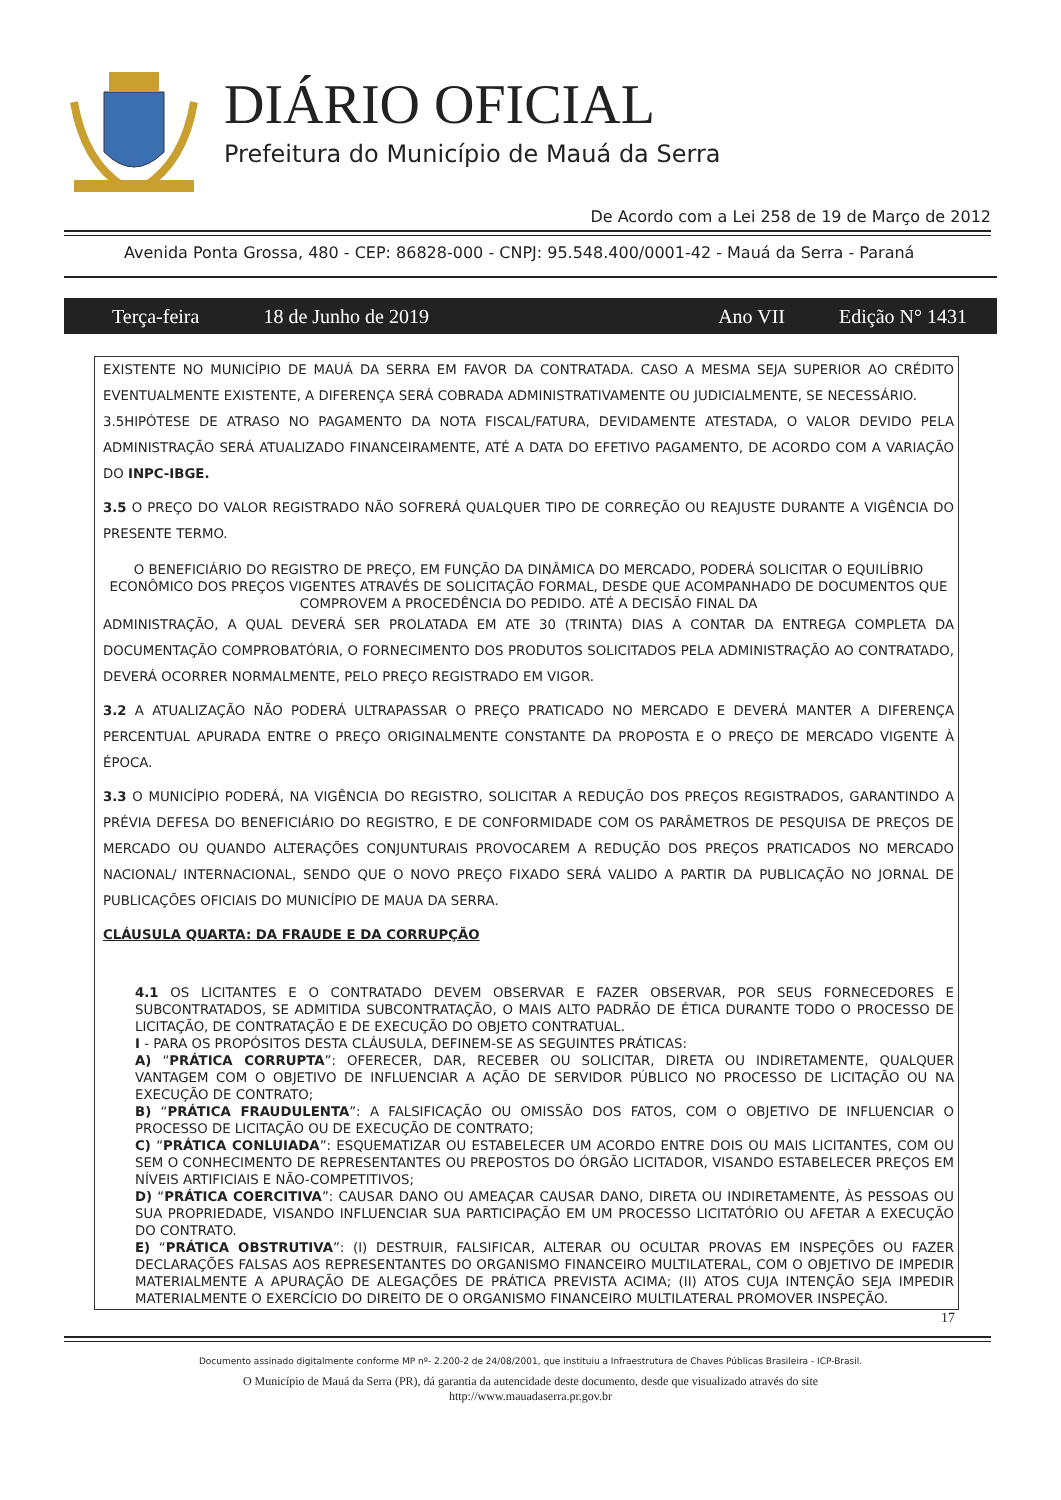DIÁRIO OFICIAL
Prefeitura do Município de Mauá da Serra
De Acordo com a Lei 258 de 19 de Março de 2012
Avenida Ponta Grossa, 480 - CEP: 86828-000 - CNPJ: 95.548.400/0001-42 - Mauá da Serra - Paraná
Terça-feira 18 de Junho de 2019 Ano VII Edição N° 1431
EXISTENTE NO MUNICÍPIO DE MAUÁ DA SERRA EM FAVOR DA CONTRATADA. CASO A MESMA SEJA SUPERIOR AO CRÉDITO EVENTUALMENTE EXISTENTE, A DIFERENÇA SERÁ COBRADA ADMINISTRATIVAMENTE OU JUDICIALMENTE, SE NECESSÁRIO.
3.5HIPÓTESE DE ATRASO NO PAGAMENTO DA NOTA FISCAL/FATURA, DEVIDAMENTE ATESTADA, O VALOR DEVIDO PELA ADMINISTRAÇÃO SERÁ ATUALIZADO FINANCEIRAMENTE, ATÉ A DATA DO EFETIVO PAGAMENTO, DE ACORDO COM A VARIAÇÃO DO INPC-IBGE.
3.5 O PREÇO DO VALOR REGISTRADO NÃO SOFRERÁ QUALQUER TIPO DE CORREÇÃO OU REAJUSTE DURANTE A VIGÊNCIA DO PRESENTE TERMO.
O BENEFICIÁRIO DO REGISTRO DE PREÇO, EM FUNÇÃO DA DINÂMICA DO MERCADO, PODERÁ SOLICITAR O EQUILÍBRIO ECONÔMICO DOS PREÇOS VIGENTES ATRAVÉS DE SOLICITAÇÃO FORMAL, DESDE QUE ACOMPANHADO DE DOCUMENTOS QUE COMPROVEM A PROCEDÊNCIA DO PEDIDO. ATÉ A DECISÃO FINAL DA
ADMINISTRAÇÃO, A QUAL DEVERÁ SER PROLATADA EM ATE 30 (TRINTA) DIAS A CONTAR DA ENTREGA COMPLETA DA DOCUMENTAÇÃO COMPROBATÓRIA, O FORNECIMENTO DOS PRODUTOS SOLICITADOS PELA ADMINISTRAÇÃO AO CONTRATADO, DEVERÁ OCORRER NORMALMENTE, PELO PREÇO REGISTRADO EM VIGOR.
3.2 A ATUALIZAÇÃO NÃO PODERÁ ULTRAPASSAR O PREÇO PRATICADO NO MERCADO E DEVERÁ MANTER A DIFERENÇA PERCENTUAL APURADA ENTRE O PREÇO ORIGINALMENTE CONSTANTE DA PROPOSTA E O PREÇO DE MERCADO VIGENTE À ÉPOCA.
3.3 O MUNICÍPIO PODERÁ, NA VIGÊNCIA DO REGISTRO, SOLICITAR A REDUÇÃO DOS PREÇOS REGISTRADOS, GARANTINDO A PRÉVIA DEFESA DO BENEFICIÁRIO DO REGISTRO, E DE CONFORMIDADE COM OS PARÂMETROS DE PESQUISA DE PREÇOS DE MERCADO OU QUANDO ALTERAÇÕES CONJUNTURAIS PROVOCAREM A REDUÇÃO DOS PREÇOS PRATICADOS NO MERCADO NACIONAL/ INTERNACIONAL, SENDO QUE O NOVO PREÇO FIXADO SERÁ VALIDO A PARTIR DA PUBLICAÇÃO NO JORNAL DE PUBLICAÇÕES OFICIAIS DO MUNICÍPIO DE MAUA DA SERRA.
CLÁUSULA QUARTA: DA FRAUDE E DA CORRUPÇÃO
4.1 OS LICITANTES E O CONTRATADO DEVEM OBSERVAR E FAZER OBSERVAR, POR SEUS FORNECEDORES E SUBCONTRATADOS, SE ADMITIDA SUBCONTRATAÇÃO, O MAIS ALTO PADRÃO DE ÉTICA DURANTE TODO O PROCESSO DE LICITAÇÃO, DE CONTRATAÇÃO E DE EXECUÇÃO DO OBJETO CONTRATUAL.
I - PARA OS PROPÓSITOS DESTA CLÁUSULA, DEFINEM-SE AS SEGUINTES PRÁTICAS:
A) “PRÁTICA CORRUPTA”: OFERECER, DAR, RECEBER OU SOLICITAR, DIRETA OU INDIRETAMENTE, QUALQUER VANTAGEM COM O OBJETIVO DE INFLUENCIAR A AÇÃO DE SERVIDOR PÚBLICO NO PROCESSO DE LICITAÇÃO OU NA EXECUÇÃO DE CONTRATO;
B) “PRÁTICA FRAUDULENTA”: A FALSIFICAÇÃO OU OMISSÃO DOS FATOS, COM O OBJETIVO DE INFLUENCIAR O PROCESSO DE LICITAÇÃO OU DE EXECUÇÃO DE CONTRATO;
C) “PRÁTICA CONLUIADA”: ESQUEMATIZAR OU ESTABELECER UM ACORDO ENTRE DOIS OU MAIS LICITANTES, COM OU SEM O CONHECIMENTO DE REPRESENTANTES OU PREPOSTOS DO ÓRGÃO LICITADOR, VISANDO ESTABELECER PREÇOS EM NÍVEIS ARTIFICIAIS E NÃO-COMPETITIVOS;
D) “PRÁTICA COERCITIVA”: CAUSAR DANO OU AMEAÇAR CAUSAR DANO, DIRETA OU INDIRETAMENTE, ÀS PESSOAS OU SUA PROPRIEDADE, VISANDO INFLUENCIAR SUA PARTICIPAÇÃO EM UM PROCESSO LICITATÓRIO OU AFETAR A EXECUÇÃO DO CONTRATO.
E) “PRÁTICA OBSTRUTIVA”: (I) DESTRUIR, FALSIFICAR, ALTERAR OU OCULTAR PROVAS EM INSPEÇÕES OU FAZER DECLARAÇÕES FALSAS AOS REPRESENTANTES DO ORGANISMO FINANCEIRO MULTILATERAL, COM O OBJETIVO DE IMPEDIR MATERIALMENTE A APURAÇÃO DE ALEGAÇÕES DE PRÁTICA PREVISTA ACIMA; (II) ATOS CUJA INTENÇÃO SEJA IMPEDIR MATERIALMENTE O EXERCÍCIO DO DIREITO DE O ORGANISMO FINANCEIRO MULTILATERAL PROMOVER INSPEÇÃO.
17
Documento assinado digitalmente conforme MP nº- 2.200-2 de 24/08/2001, que instituiu a Infraestrutura de Chaves Públicas Brasileira - ICP-Brasil.
O Município de Mauá da Serra (PR), dá garantia da autencidade deste documento, desde que visualizado através do site
http://www.mauadaserra.pr.gov.br